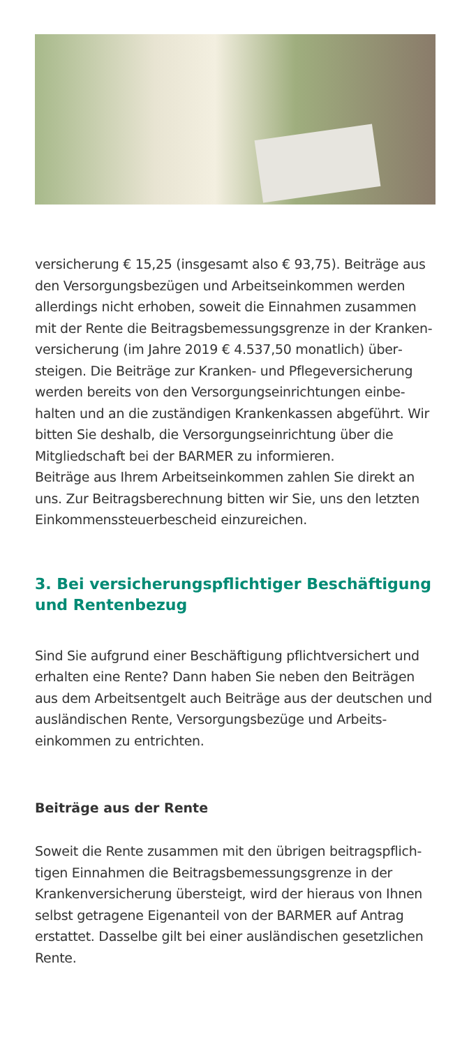versicherung € 15,25 (insgesamt also € 93,75). Beiträge aus den Versorgungsbezügen und Arbeitseinkommen werden allerdings nicht erhoben, soweit die Einnahmen zusammen mit der Rente die Beitragsbemessungsgrenze in der Kranken­versicherung (im Jahre 2019 € 4.537,50 monatlich) über­steigen. Die Beiträge zur Kranken- und Pflegeversicherung werden bereits von den Versorgungseinrichtungen einbe­halten und an die zuständigen Krankenkassen abgeführt. Wir bitten Sie deshalb, die Versorgungseinrichtung über die Mitgliedschaft bei der BARMER zu informieren.
Beiträge aus Ihrem Arbeitseinkommen zahlen Sie direkt an uns. Zur Beitragsberechnung bitten wir Sie, uns den letzten Einkommenssteuerbescheid einzureichen.
3. Bei versicherungspflichtiger Beschäftigung
und Rentenbezug
Sind Sie aufgrund einer Beschäftigung pflichtversichert und erhalten eine Rente? Dann haben Sie neben den Beiträgen aus dem Arbeitsentgelt auch Beiträge aus der deutschen und ausländischen Rente, Versorgungsbezüge und Arbeits­einkommen zu entrichten.
Beiträge aus der Rente
Soweit die Rente zusammen mit den übrigen beitragspflich­tigen Einnahmen die Beitragsbemessungsgrenze in der Krankenversicherung übersteigt, wird der hieraus von Ihnen selbst getragene Eigenanteil von der BARMER auf Antrag erstattet. Dasselbe gilt bei einer ausländischen gesetzlichen Rente.